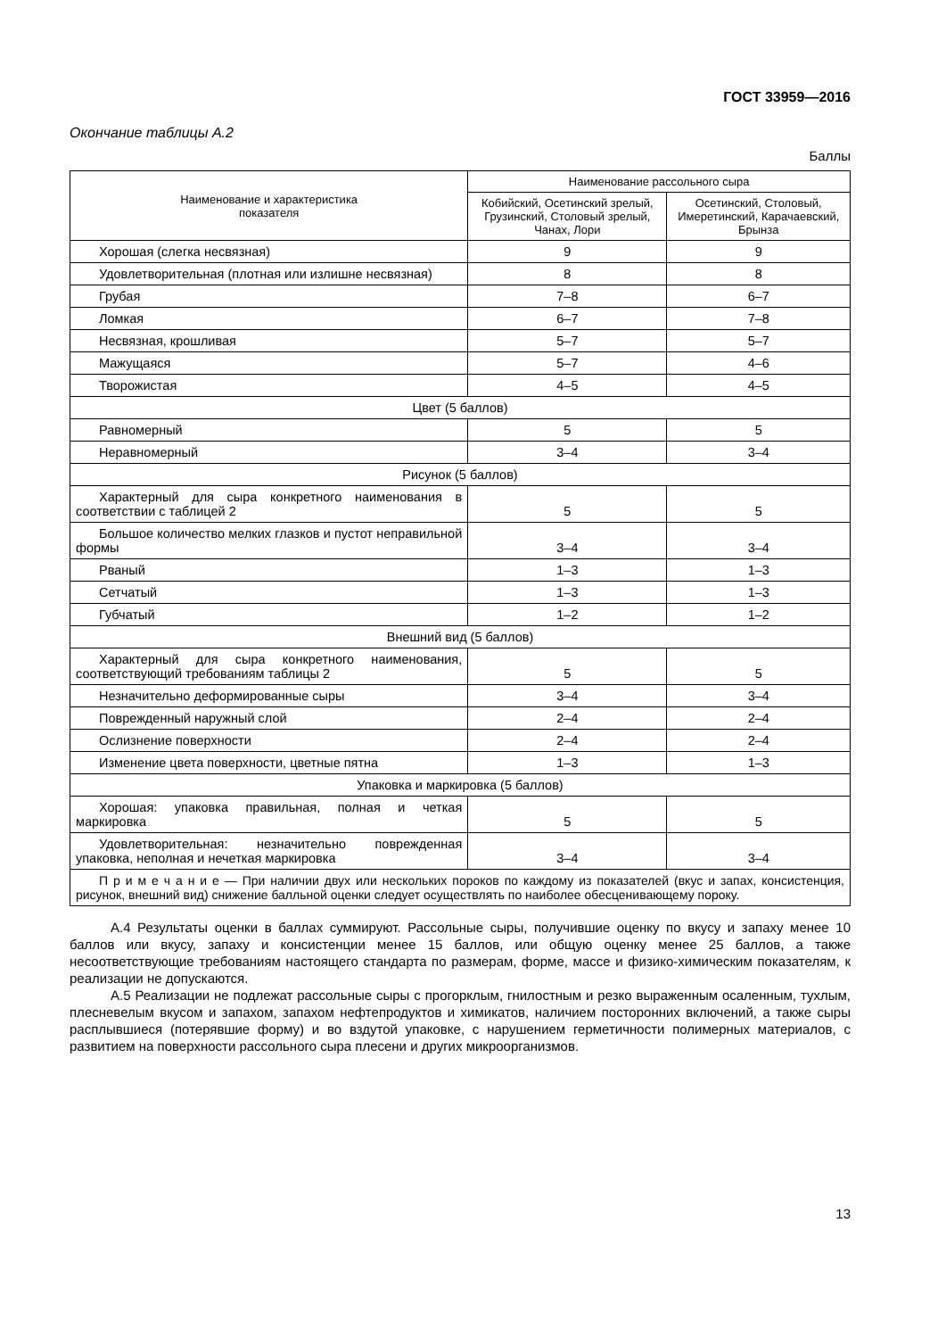ГОСТ 33959—2016
Окончание таблицы А.2
Баллы
| Наименование и характеристика показателя | Наименование рассольного сыра | |
| --- | --- | --- |
| | Кобийский, Осетинский зрелый, Грузинский, Столовый зрелый, Чанах, Лори | Осетинский, Столовый, Имеретинский, Карачаевский, Брынза |
| Хорошая (слегка несвязная) | 9 | 9 |
| Удовлетворительная (плотная или излишне несвязная) | 8 | 8 |
| Грубая | 7–8 | 6–7 |
| Ломкая | 6–7 | 7–8 |
| Несвязная, крошливая | 5–7 | 5–7 |
| Мажущаяся | 5–7 | 4–6 |
| Творожистая | 4–5 | 4–5 |
| Цвет (5 баллов) | | |
| Равномерный | 5 | 5 |
| Неравномерный | 3–4 | 3–4 |
| Рисунок (5 баллов) | | |
| Характерный для сыра конкретного наименования в соответствии с таблицей 2 | 5 | 5 |
| Большое количество мелких глазков и пустот неправильной формы | 3–4 | 3–4 |
| Рваный | 1–3 | 1–3 |
| Сетчатый | 1–3 | 1–3 |
| Губчатый | 1–2 | 1–2 |
| Внешний вид (5 баллов) | | |
| Характерный для сыра конкретного наименования, соответствующий требованиям таблицы 2 | 5 | 5 |
| Незначительно деформированные сыры | 3–4 | 3–4 |
| Поврежденный наружный слой | 2–4 | 2–4 |
| Ослизнение поверхности | 2–4 | 2–4 |
| Изменение цвета поверхности, цветные пятна | 1–3 | 1–3 |
| Упаковка и маркировка (5 баллов) | | |
| Хорошая: упаковка правильная, полная и четкая маркировка | 5 | 5 |
| Удовлетворительная: незначительно поврежденная упаковка, неполная и нечеткая маркировка | 3–4 | 3–4 |
| П р и м е ч а н и е — При наличии двух или нескольких пороков по каждому из показателей (вкус и запах, консистенция, рисунок, внешний вид) снижение балльной оценки следует осуществлять по наиболее обесценивающему пороку. | | |
А.4 Результаты оценки в баллах суммируют. Рассольные сыры, получившие оценку по вкусу и запаху менее 10 баллов или вкусу, запаху и консистенции менее 15 баллов, или общую оценку менее 25 баллов, а также несоответствующие требованиям настоящего стандарта по размерам, форме, массе и физико-химическим показателям, к реализации не допускаются.
А.5 Реализации не подлежат рассольные сыры с прогорклым, гнилостным и резко выраженным осаленным, тухлым, плесневелым вкусом и запахом, запахом нефтепродуктов и химикатов, наличием посторонних включений, а также сыры расплывшиеся (потерявшие форму) и во вздутой упаковке, с нарушением герметичности полимерных материалов, с развитием на поверхности рассольного сыра плесени и других микроорганизмов.
13